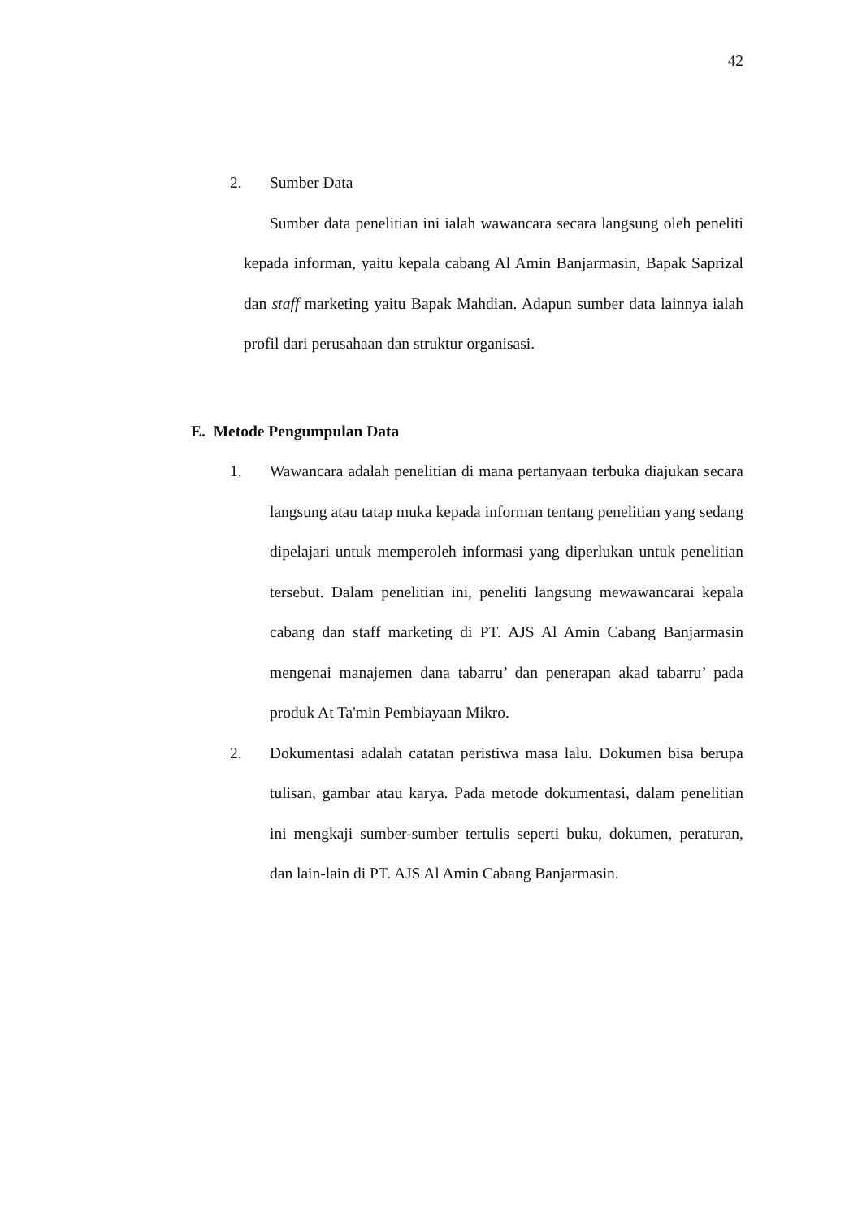42
2. Sumber Data
Sumber data penelitian ini ialah wawancara secara langsung oleh peneliti kepada informan, yaitu kepala cabang Al Amin Banjarmasin, Bapak Saprizal dan staff marketing yaitu Bapak Mahdian. Adapun sumber data lainnya ialah profil dari perusahaan dan struktur organisasi.
E. Metode Pengumpulan Data
1. Wawancara adalah penelitian di mana pertanyaan terbuka diajukan secara langsung atau tatap muka kepada informan tentang penelitian yang sedang dipelajari untuk memperoleh informasi yang diperlukan untuk penelitian tersebut. Dalam penelitian ini, peneliti langsung mewawancarai kepala cabang dan staff marketing di PT. AJS Al Amin Cabang Banjarmasin mengenai manajemen dana tabarru’ dan penerapan akad tabarru’ pada produk At Ta'min Pembiayaan Mikro.
2. Dokumentasi adalah catatan peristiwa masa lalu. Dokumen bisa berupa tulisan, gambar atau karya. Pada metode dokumentasi, dalam penelitian ini mengkaji sumber-sumber tertulis seperti buku, dokumen, peraturan, dan lain-lain di PT. AJS Al Amin Cabang Banjarmasin.